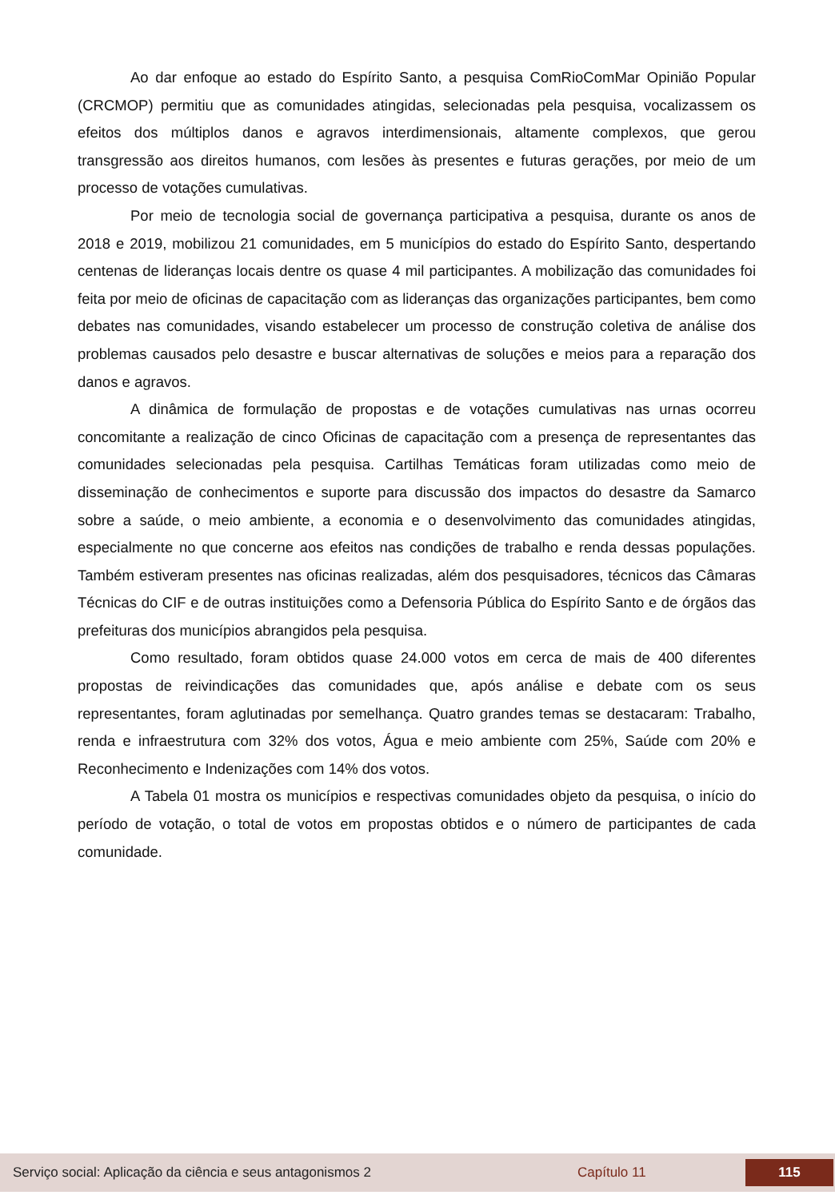Ao dar enfoque ao estado do Espírito Santo, a pesquisa ComRioComMar Opinião Popular (CRCMOP) permitiu que as comunidades atingidas, selecionadas pela pesquisa, vocalizassem os efeitos dos múltiplos danos e agravos interdimensionais, altamente complexos, que gerou transgressão aos direitos humanos, com lesões às presentes e futuras gerações, por meio de um processo de votações cumulativas.
Por meio de tecnologia social de governança participativa a pesquisa, durante os anos de 2018 e 2019, mobilizou 21 comunidades, em 5 municípios do estado do Espírito Santo, despertando centenas de lideranças locais dentre os quase 4 mil participantes. A mobilização das comunidades foi feita por meio de oficinas de capacitação com as lideranças das organizações participantes, bem como debates nas comunidades, visando estabelecer um processo de construção coletiva de análise dos problemas causados pelo desastre e buscar alternativas de soluções e meios para a reparação dos danos e agravos.
A dinâmica de formulação de propostas e de votações cumulativas nas urnas ocorreu concomitante a realização de cinco Oficinas de capacitação com a presença de representantes das comunidades selecionadas pela pesquisa. Cartilhas Temáticas foram utilizadas como meio de disseminação de conhecimentos e suporte para discussão dos impactos do desastre da Samarco sobre a saúde, o meio ambiente, a economia e o desenvolvimento das comunidades atingidas, especialmente no que concerne aos efeitos nas condições de trabalho e renda dessas populações. Também estiveram presentes nas oficinas realizadas, além dos pesquisadores, técnicos das Câmaras Técnicas do CIF e de outras instituições como a Defensoria Pública do Espírito Santo e de órgãos das prefeituras dos municípios abrangidos pela pesquisa.
Como resultado, foram obtidos quase 24.000 votos em cerca de mais de 400 diferentes propostas de reivindicações das comunidades que, após análise e debate com os seus representantes, foram aglutinadas por semelhança. Quatro grandes temas se destacaram: Trabalho, renda e infraestrutura com 32% dos votos, Água e meio ambiente com 25%, Saúde com 20% e Reconhecimento e Indenizações com 14% dos votos.
A Tabela 01 mostra os municípios e respectivas comunidades objeto da pesquisa, o início do período de votação, o total de votos em propostas obtidos e o número de participantes de cada comunidade.
Serviço social: Aplicação da ciência e seus antagonismos 2 Capítulo 11 115